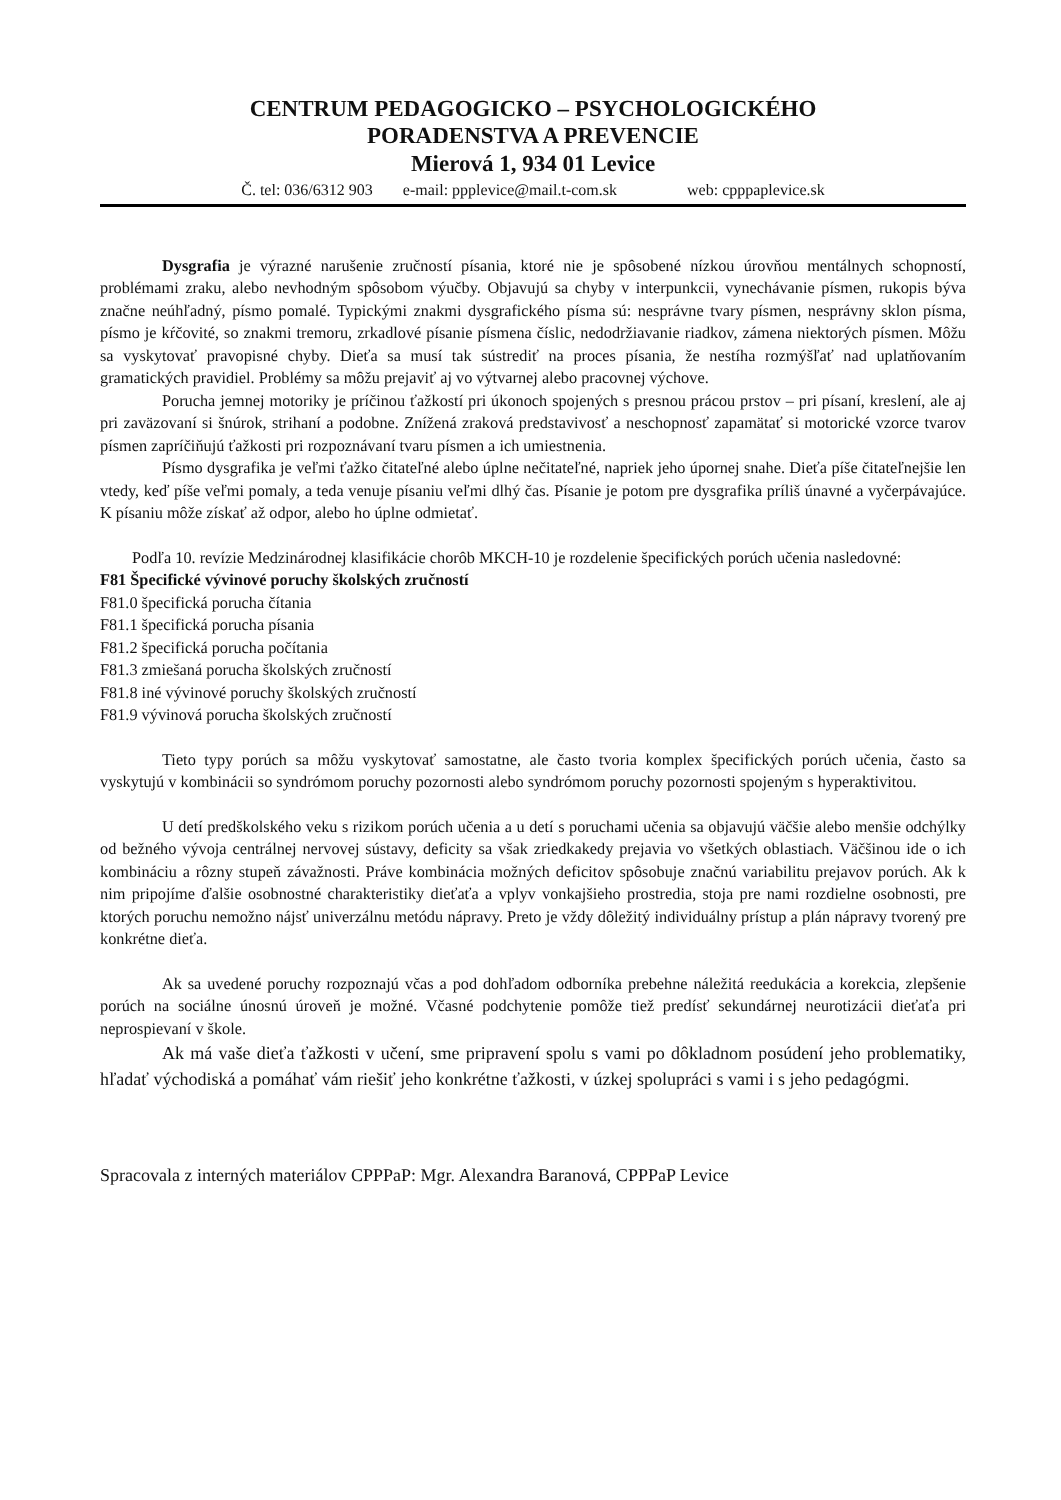CENTRUM PEDAGOGICKO – PSYCHOLOGICKÉHO
PORADENSTVA A PREVENCIE
Mierová 1, 934 01 Levice
Č. tel: 036/6312 903 e-mail: ppplevice@mail.t-com.sk web: cpppaplevice.sk
Dysgrafia je výrazné narušenie zručností písania, ktoré nie je spôsobené nízkou úrovňou mentálnych schopností, problémami zraku, alebo nevhodným spôsobom výučby. Objavujú sa chyby v interpunkcii, vynechávanie písmen, rukopis býva značne neúhľadný, písmo pomalé. Typickými znakmi dysgrafického písma sú: nesprávne tvary písmen, nesprávny sklon písma, písmo je kŕčovité, so znakmi tremoru, zrkadlové písanie písmena číslic, nedodržiavanie riadkov, zámena niektorých písmen. Môžu sa vyskytovať pravopisné chyby. Dieťa sa musí tak sústrediť na proces písania, že nestíha rozmýšľať nad uplatňovaním gramatických pravidiel. Problémy sa môžu prejaviť aj vo výtvarnej alebo pracovnej výchove.
Porucha jemnej motoriky je príčinou ťažkostí pri úkonoch spojených s presnou prácou prstov – pri písaní, kreslení, ale aj pri zaväzovaní si šnúrok, strihaní a podobne. Znížená zraková predstavivosť a neschopnosť zapamätať si motorické vzorce tvarov písmen zapríčiňujú ťažkosti pri rozpoznávaní tvaru písmen a ich umiestnenia.
Písmo dysgrafika je veľmi ťažko čitateľné alebo úplne nečitateľné, napriek jeho úpornej snahe. Dieťa píše čitateľnejšie len vtedy, keď píše veľmi pomaly, a teda venuje písaniu veľmi dlhý čas. Písanie je potom pre dysgrafika príliš únavné a vyčerpávajúce. K písaniu môže získať až odpor, alebo ho úplne odmietať.
Podľa 10. revízie Medzinárodnej klasifikácie chorôb MKCH-10 je rozdelenie špecifických porúch učenia nasledovné:
F81 Špecifické vývinové poruchy školských zručností
F81.0 špecifická porucha čítania
F81.1 špecifická porucha písania
F81.2 špecifická porucha počítania
F81.3 zmiešaná porucha školských zručností
F81.8 iné vývinové poruchy školských zručností
F81.9 vývinová porucha školských zručností
Tieto typy porúch sa môžu vyskytovať samostatne, ale často tvoria komplex špecifických porúch učenia, často sa vyskytujú v kombinácii so syndrómom poruchy pozornosti alebo syndrómom poruchy pozornosti spojeným s hyperaktivitou.
U detí predškolského veku s rizikom porúch učenia a u detí s poruchami učenia sa objavujú väčšie alebo menšie odchýlky od bežného vývoja centrálnej nervovej sústavy, deficity sa však zriedkakedy prejavia vo všetkých oblastiach. Väčšinou ide o ich kombináciu a rôzny stupeň závažnosti. Práve kombinácia možných deficitov spôsobuje značnú variabilitu prejavov porúch. Ak k nim pripojíme ďalšie osobnostné charakteristiky dieťaťa a vplyv vonkajšieho prostredia, stoja pre nami rozdielne osobnosti, pre ktorých poruchu nemožno nájsť univerzálnu metódu nápravy. Preto je vždy dôležitý individuálny prístup a plán nápravy tvorený pre konkrétne dieťa.
Ak sa uvedené poruchy rozpoznajú včas a pod dohľadom odborníka prebehne náležitá reedukácia a korekcia, zlepšenie porúch na sociálne únosnú úroveň je možné. Včasné podchytenie pomôže tiež predísť sekundárnej neurotizácii dieťaťa pri neprospievaní v škole.
Ak má vaše dieťa ťažkosti v učení, sme pripravení spolu s vami po dôkladnom posúdení jeho problematiky, hľadať východiská a pomáhať vám riešiť jeho konkrétne ťažkosti, v úzkej spolupráci s vami i s jeho pedagógmi.
Spracovala z interných materiálov CPPPaP: Mgr. Alexandra Baranová, CPPPaP Levice